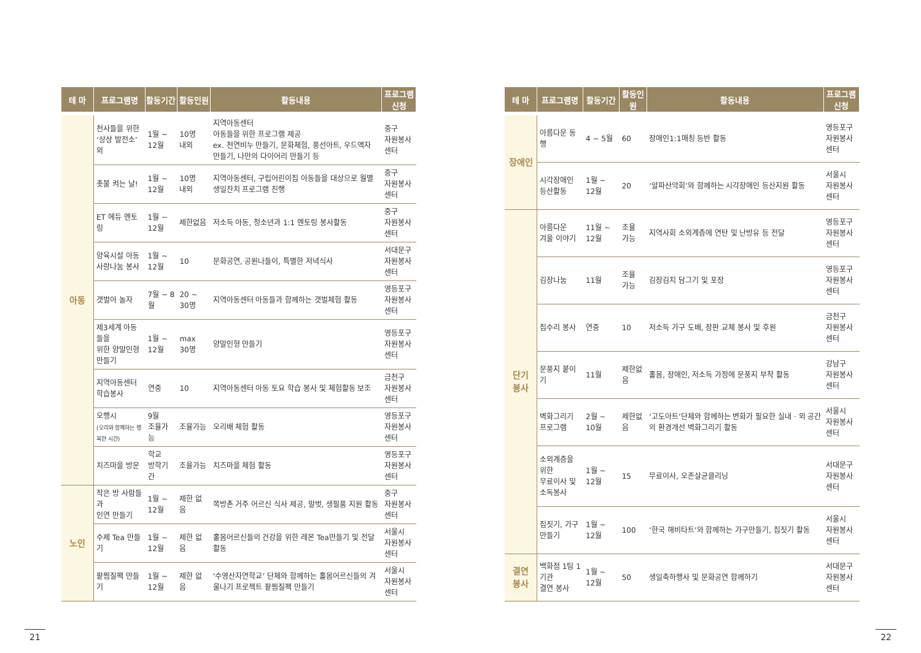| 테 마 | 프로그램명 | 활동기간 | 활동인원 | 활동내용 | 프로그램 신청 |
| --- | --- | --- | --- | --- | --- |
| 아동 | 천사들을 위한 ‘상상 발전소’ 외 | 1월 ~ 12월 | 10명 내외 | 지역아동센터 아동들을 위한 프로그램 제공 ex. 천연비누 만들기, 문화체험, 풍선아트, 우드액자 만들기, 나만의 다이어리 만들기 등 | 중구 자원봉사센터 |
| | 촛불 켜는 날! | 1월 ~ 12월 | 10명 내외 | 지역아동센터, 구립어린이집 아동들을 대상으로 월별 생일잔치 프로그램 진행 | 중구 자원봉사센터 |
| | ET 에듀 멘토링 | 1월 ~ 12월 | 제한없음 | 저소득 아동, 청소년과 1:1 멘토링 봉사활동 | 중구 자원봉사센터 |
| | 양육시설 아동 사랑나눔 봉사 | 1월 ~ 12월 | 10 | 문화공연, 공원나들이, 특별한 저녁식사 | 서대문구 자원봉사센터 |
| | 갯벌아 놀자 | 7월 ~ 8월 | 20 ~ 30명 | 지역아동센터 아동들과 함께하는 갯벌체험 활동 | 영등포구 자원봉사센터 |
| | 제3세계 아동들을 위한 양말인형 만들기 | 1월 ~ 12월 | max 30명 | 양말인형 만들기 | 영등포구 자원봉사센터 |
| | 지역아동센터 학습봉사 | 연중 | 10 | 지역아동센터 아동 토요 학습 봉사 및 체험활동 보조 | 금천구 자원봉사센터 |
| | 오행시 (오리와 함께하는 행복한 시간) | 9월 조율가능 | 조율가능 | 오리배 체험 활동 | 영등포구 자원봉사센터 |
| | 치즈마을 방문 | 학교 방학기간 | 조율가능 | 치즈마을 체험 활동 | 영등포구 자원봉사센터 |
| 노인 | 작은 방 사람들과 인연 만들기 | 1월 ~ 12월 | 제한 없음 | 쪽방촌 거주 어르신 식사 제공, 말벗, 생필품 지원 활동 | 중구 자원봉사센터 |
| | 수제 Tea 만들기 | 1월 ~ 12월 | 제한 없음 | 홀몸어르신들의 건강을 위한 레몬 Tea만들기 및 전달 활동 | 서울시 자원봉사센터 |
| | 팥찜질팩 만들기 | 1월 ~ 12월 | 제한 없음 | ‘수영산자연학교’ 단체와 함께하는 홀몸어르신들의 겨울나기 프로젝트 팥찜질팩 만들기 | 서울시 자원봉사센터 |
| 테 마 | 프로그램명 | 활동기간 | 활동인원 | 활동내용 | 프로그램 신청 |
| --- | --- | --- | --- | --- | --- |
| 장애인 | 아름다운 동행 | 4 ~ 5월 | 60 | 장애인1:1매칭 등반 활동 | 영등포구 자원봉사센터 |
| | 시각장애인 등산활동 | 1월 ~ 12월 | 20 | ‘알파산악회’와 함께하는 시각장애인 등산지원 활동 | 서울시 자원봉사센터 |
| 단기 봉사 | 아름다운 겨울 이야기 | 11월 ~ 12월 | 조율 가능 | 지역사회 소외계층에 연탄 및 난방유 등 전달 | 영등포구 자원봉사센터 |
| | 김장나눔 | 11월 | 조율 가능 | 김장김치 담그기 및 포장 | 영등포구 자원봉사센터 |
| | 집수리 봉사 | 연중 | 10 | 저소득 가구 도배, 장판 교체 봉사 및 후원 | 금천구 자원봉사센터 |
| | 문풍지 붙이기 | 11월 | 제한없음 | 홀몸, 장애인, 저소득 가정에 문풍지 부착 활동 | 강남구 자원봉사센터 |
| | 벽화그리기 프로그램 | 2월 ~ 10월 | 제한없음 | ‘고도아트’단체와 함께하는 변화가 필요한 실내 · 외 공간의 환경개선 벽화그리기 활동 | 서울시 자원봉사센터 |
| | 소외계층을 위한 무료이사 및 소독봉사 | 1월 ~ 12월 | 15 | 무료이사, 오존살균클리닝 | 서대문구 자원봉사센터 |
| | 집짓기, 가구만들기 | 1월 ~ 12월 | 100 | ‘한국 해비타트’와 함께하는 가구만들기, 집짓기 활동 | 서울시 자원봉사센터 |
| 결연 봉사 | 백화점 1팀 1기관 결연 봉사 | 1월 ~ 12월 | 50 | 생일축하행사 및 문화공연 함께하기 | 서대문구 자원봉사센터 |
21 22